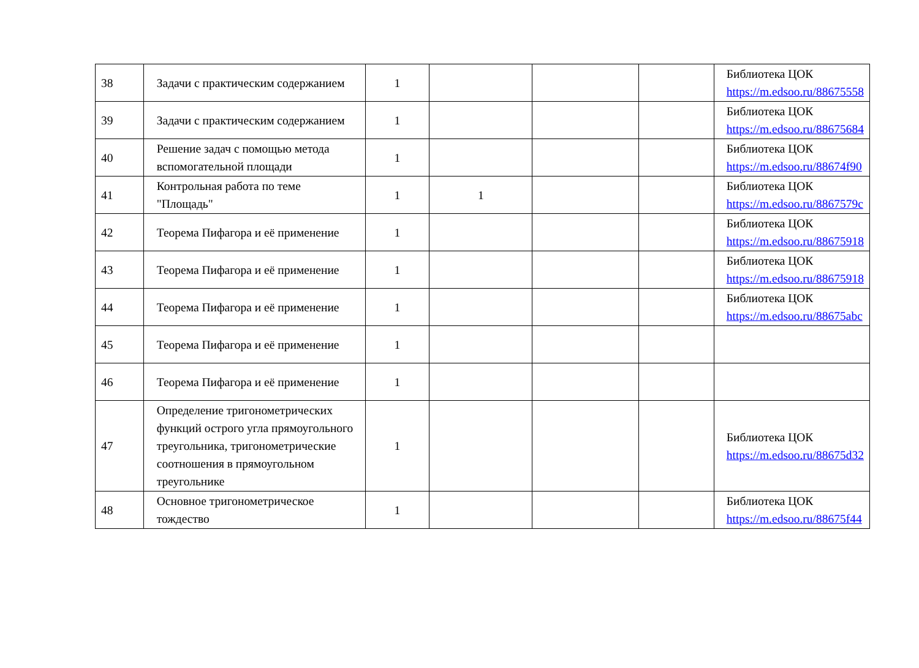| 38 | Задачи с практическим содержанием | 1 | | | | Библиотека ЦОК https://m.edsoo.ru/88675558 |
| 39 | Задачи с практическим содержанием | 1 | | | | Библиотека ЦОК https://m.edsoo.ru/88675684 |
| 40 | Решение задач с помощью метода вспомогательной площади | 1 | | | | Библиотека ЦОК https://m.edsoo.ru/88674f90 |
| 41 | Контрольная работа по теме "Площадь" | 1 | 1 | | | Библиотека ЦОК https://m.edsoo.ru/8867579c |
| 42 | Теорема Пифагора и её применение | 1 | | | | Библиотека ЦОК https://m.edsoo.ru/88675918 |
| 43 | Теорема Пифагора и её применение | 1 | | | | Библиотека ЦОК https://m.edsoo.ru/88675918 |
| 44 | Теорема Пифагора и её применение | 1 | | | | Библиотека ЦОК https://m.edsoo.ru/88675abc |
| 45 | Теорема Пифагора и её применение | 1 | | | | |
| 46 | Теорема Пифагора и её применение | 1 | | | | |
| 47 | Определение тригонометрических функций острого угла прямоугольного треугольника, тригонометрические соотношения в прямоугольном треугольнике | 1 | | | | Библиотека ЦОК https://m.edsoo.ru/88675d32 |
| 48 | Основное тригонометрическое тождество | 1 | | | | Библиотека ЦОК https://m.edsoo.ru/88675f44 |